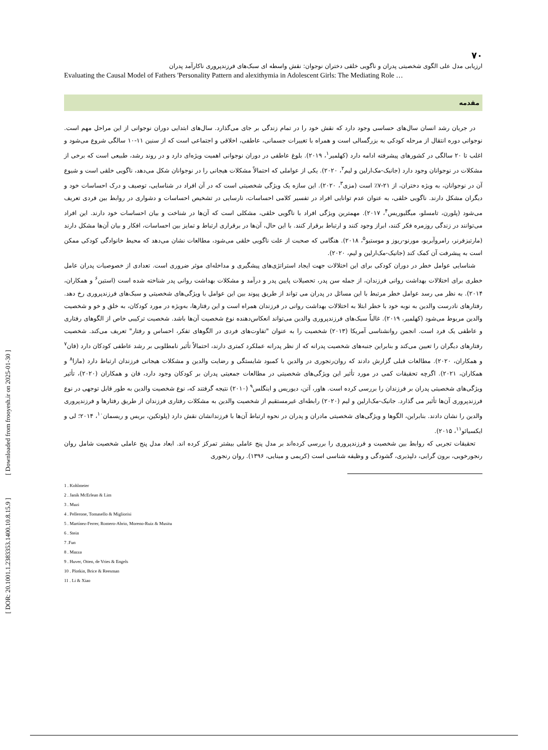[ DOR: 20.1001.1.2383353.1400.10.8.15.9 ] [ Downloaded from frooyesh.ir on 2025-01-30 ]
۷۰
ارزیابی مدل علی الگوی شخصیتی پدران و ناگویی خلقی دختران نوجوان: نقش واسطه ای سبک‌های فرزندپروری ناکارآمد پدران
Evaluating the Causal Model of Fathers 'Personality Pattern and alexithymia in Adolescent Girls: The Mediating Role …
مقدمه
در جریان رشد انسان سال‌های حساسی وجود دارد که نقش خود را در تمام زندگی بر جای می‌گذارد. سال‌های ابتدایی دوران نوجوانی از این مراحل مهم است. نوجوانی دوره انتقال از مرحله کودکی به بزرگسالی است و همراه با تغییرات جسمانی، عاطفی، اخلاقی و اجتماعی است که از سنین ۱۱-۱۰ سالگی شروع می‌شود و اغلب تا ۲۰ سالگی در کشورهای پیشرفته ادامه دارد (کهلمیر<sup>۱</sup>، ۲۰۱۹). بلوغ عاطفی در دوران نوجوانی اهمیت ویژه‌ای دارد و در روند رشد، طبیعی است که برخی از مشکلات در نوجوانان وجود دارد (جانیک-مک‌ارلین و لیم<sup>۲</sup>، ۲۰۲۰). یکی از عواملی که احتمالاً مشکلات هیجانی را در نوجوانان شکل می‌دهد، ناگویی خلقی است و شیوع آن در نوجوانان، به ویژه دختران، از ۲۱-۷٪ است (مزی<sup>۳</sup>، ۲۰۲۰). این سازه یک ویژگی شخصیتی است که در آن افراد در شناسایی، توصیف و درک احساسات خود و دیگران مشکل دارند. ناگویی خلقی، به عنوان عدم توانایی افراد در تفسیر کلامی احساسات، نارسایی در تشخیص احساسات و دشواری در روابط بین فردی تعریف می‌شود (پلورن، تامسلو، میگلیوریس<sup>۴</sup>، ۲۰۱۷). مهمترین ویژگی افراد با ناگویی خلقی، مشکلی است که آن‌ها در شناخت و بیان احساسات خود دارند. این افراد می‌توانند در زندگی روزمره فکر کنند، ابراز وجود کنند و ارتباط برقرار کنند. با این حال، آن‌ها در برقراری ارتباط و تمایز بین احساسات، افکار و بیان آن‌ها مشکل دارند (مارتیزفرنر، رامروآبریو، مورنو-ریوز و موستیو<sup>۵</sup>، ۲۰۱۸). هنگامی که صحبت از علت ناگویی خلقی می‌شود، مطالعات نشان می‌دهد که محیط خانوادگی کودکی ممکن است به پیشرفت آن کمک کند (جانیک-مک‌ارلین و لیم، ۲۰۲۰).
شناسایی عوامل خطر در دوران کودکی برای این اختلالات جهت ایجاد استراتژی‌های پیشگیری و مداخله‌ای موثر ضروری است. تعدادی از خصوصیات پدران عامل خطری برای اختلالات بهداشت روانی فرزندان، از جمله سن پدر، تحصیلات پایین پدر و درآمد و مشکلات بهداشت روانی پدر شناخته شده است (استین<sup>۶</sup> و همکاران، ۲۰۱۴). به نظر می رسد عوامل خطر مرتبط با این مسائل در پدران می تواند از طریق پیوند بین این عوامل با ویژگی‌های شخصیتی و سبک‌های فرزندپروری رخ دهد. رفتارهای نادرست والدین به نوبه خود با خطر ابتلا به اختلالات بهداشت روانی در فرزندان همراه است و این رفتارها، به‌ویژه در مورد کودکان، به خلق و خو و شخصیت والدین مربوط می‌شود (کهلمیر، ۲۰۱۹). غالباً سبک‌های فرزندپروری والدین می‌تواند انعکاس‌دهنده نوع شخصیت آن‌ها باشد. شخصیت ترکیبی خاص از الگوهای رفتاری و عاطفی یک فرد است. انجمن روانشناسی آمریکا (۲۰۱۳) شخصیت را به عنوان "تفاوت‌های فردی در الگوهای تفکر، احساس و رفتار" تعریف می‌کند. شخصیت رفتارهای دیگران را تعیین می‌کند و بنابراین جنبه‌های شخصیت پدرانه که از نظر پدرانه عملکرد کمتری دارند، احتمالاً تأثیر نامطلوبی بر رشد عاطفی کودکان دارد (فان<sup>۷</sup> و همکاران، ۲۰۲۰). مطالعات قبلی گزارش دادند که روان‌رنجوری در والدین با کمبود شایستگی و رضایت والدین و مشکلات هیجانی فرزندان ارتباط دارد (مازا<sup>۸</sup> و همکاران، ۲۰۲۱). اگرچه تحقیقات کمی در مورد تأثیر این ویژگی‌های شخصیتی در مطالعات جمعیتی پدران بر کودکان وجود دارد، فان و همکاران (۲۰۲۰)، تأثیر ویژگی‌های شخصیتی پدران بر فرزندان را بررسی کرده است. هاور، آتن، دیوریس و اینگلس<sup>۹</sup> (۲۰۱۰) نتیجه گرفتند که، نوع شخصیت والدین به طور قابل توجهی در نوع فرزندپروری آن‌ها تأثیر می گذارد. جانیک-مک‌ارلین و لیم (۲۰۲۰) رابطه‌ای غیرمستقیم از شخصیت والدین به مشکلات رفتاری فرزندان از طریق رفتارها و فرزندپروری والدین را نشان دادند. بنابراین، الگوها و ویژگی‌های شخصیتی مادران و پدران در نحوه ارتباط آن‌ها با فرزندانشان نقش دارد (پلوتکین، بریس و ریسمان<sup>۱۰</sup>، ۲۰۱۴؛ لی و ایکسیائو<sup>۱۱</sup>، ۲۰۱۵).
تحقیقات تجربی که روابط بین شخصیت و فرزندپروری را بررسی کرده‌اند بر مدل پنج عاملی بیشتر تمرکز کرده اند. ابعاد مدل پنج عاملی شخصیت شامل روان رنجورخویی، برون گرایی، دلپذیری، گشودگی و وظیفه شناسی است (کریمی و مینایی، ۱۳۹۶). روان رنجوری
1 . Kohlmeier
2 . Janik McErlean & Lim
3 . Muzi
4 . Pellerone, Tomasello & Migliorisi
5 . Martínez-Ferrer, Romero-Abrio, Moreno-Ruiz & Musitu
6 . Stein
7 .Fun
8 . Mazza
9 . Huver, Otten, de Vries & Engels
10 . Plotkin, Brice & Reesman
11 . Li & Xiao